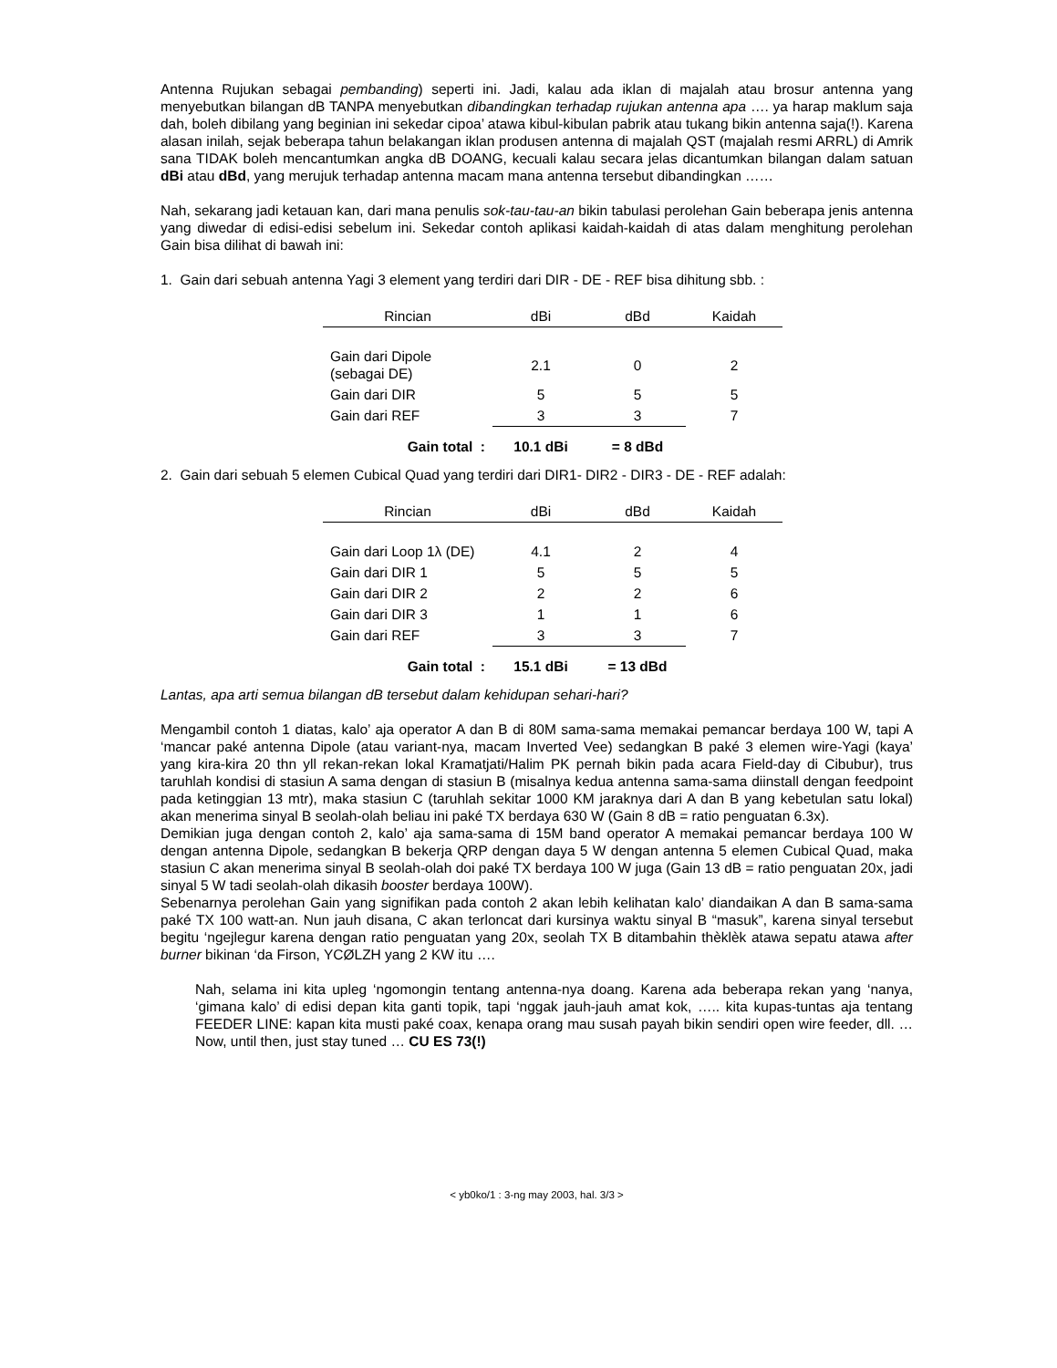Antenna Rujukan sebagai pembanding) seperti ini. Jadi, kalau ada iklan di majalah atau brosur antenna yang menyebutkan bilangan dB TANPA menyebutkan dibandingkan terhadap rujukan antenna apa …. ya harap maklum saja dah, boleh dibilang yang beginian ini sekedar cipoa’ atawa kibul-kibulan pabrik atau tukang bikin antenna saja(!). Karena alasan inilah, sejak beberapa tahun belakangan iklan produsen antenna di majalah QST (majalah resmi ARRL) di Amrik sana TIDAK boleh mencantumkan angka dB DOANG, kecuali kalau secara jelas dicantumkan bilangan dalam satuan dBi atau dBd, yang merujuk terhadap antenna macam mana antenna tersebut dibandingkan ……
Nah, sekarang jadi ketauan kan, dari mana penulis sok-tau-tau-an bikin tabulasi perolehan Gain beberapa jenis antenna yang diwedar di edisi-edisi sebelum ini. Sekedar contoh aplikasi kaidah-kaidah di atas dalam menghitung perolehan Gain bisa dilihat di bawah ini:
1. Gain dari sebuah antenna Yagi 3 element yang terdiri dari DIR - DE - REF bisa dihitung sbb. :
| Rincian | dBi | dBd | Kaidah |
| --- | --- | --- | --- |
| Gain dari Dipole (sebagai DE) | 2.1 | 0 | 2 |
| Gain dari DIR | 5 | 5 | 5 |
| Gain dari REF | 3 | 3 | 7 |
| Gain total : | 10.1 dBi | = 8 dBd | |
2. Gain dari sebuah 5 elemen Cubical Quad yang terdiri dari DIR1- DIR2 - DIR3 - DE - REF adalah:
| Rincian | dBi | dBd | Kaidah |
| --- | --- | --- | --- |
| Gain dari Loop 1λ (DE) | 4.1 | 2 | 4 |
| Gain dari DIR 1 | 5 | 5 | 5 |
| Gain dari DIR 2 | 2 | 2 | 6 |
| Gain dari DIR 3 | 1 | 1 | 6 |
| Gain dari REF | 3 | 3 | 7 |
| Gain total : | 15.1 dBi | = 13 dBd | |
Lantas, apa arti semua bilangan dB tersebut dalam kehidupan sehari-hari?
Mengambil contoh 1 diatas, kalo’ aja operator A dan B di 80M sama-sama memakai pemancar berdaya 100 W, tapi A ‘mancar paké antenna Dipole (atau variant-nya, macam Inverted Vee) sedangkan B paké 3 elemen wire-Yagi (kaya’ yang kira-kira 20 thn yll rekan-rekan lokal Kramatjati/Halim PK pernah bikin pada acara Field-day di Cibubur), trus taruhlah kondisi di stasiun A sama dengan di stasiun B (misalnya kedua antenna sama-sama diinstall dengan feedpoint pada ketinggian 13 mtr), maka stasiun C (taruhlah sekitar 1000 KM jaraknya dari A dan B yang kebetulan satu lokal) akan menerima sinyal B seolah-olah beliau ini paké TX berdaya 630 W (Gain 8 dB = ratio penguatan 6.3x).
Demikian juga dengan contoh 2, kalo’ aja sama-sama di 15M band operator A memakai pemancar berdaya 100 W dengan antenna Dipole, sedangkan B bekerja QRP dengan daya 5 W dengan antenna 5 elemen Cubical Quad, maka stasiun C akan menerima sinyal B seolah-olah doi paké TX berdaya 100 W juga (Gain 13 dB = ratio penguatan 20x, jadi sinyal 5 W tadi seolah-olah dikasih booster berdaya 100W).
Sebenarnya perolehan Gain yang signifikan pada contoh 2 akan lebih kelihatan kalo’ diandaikan A dan B sama-sama paké TX 100 watt-an. Nun jauh disana, C akan terloncat dari kursinya waktu sinyal B “masuk”, karena sinyal tersebut begitu ‘ngejlegur karena dengan ratio penguatan yang 20x, seolah TX B ditambahin thèklèk atawa sepatu atawa after burner bikinan ‘da Firson, YCØLZH yang 2 KW itu ….
Nah, selama ini kita upleg ‘ngomongin tentang antenna-nya doang. Karena ada beberapa rekan yang ‘nanya, ‘gimana kalo’ di edisi depan kita ganti topik, tapi ‘nggak jauh-jauh amat kok, ….. kita kupas-tuntas aja tentang FEEDER LINE: kapan kita musti paké coax, kenapa orang mau susah payah bikin sendiri open wire feeder, dll. … Now, until then, just stay tuned … CU ES 73(!)
< yb0ko/1 : 3-ng may 2003, hal. 3/3 >